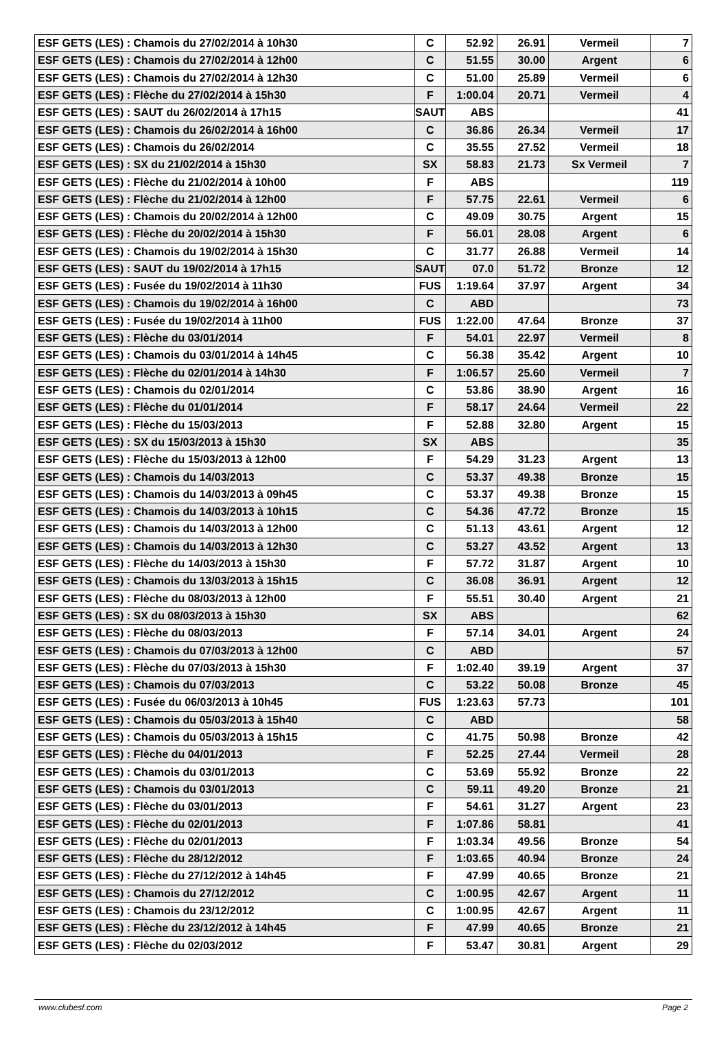| ESF GETS (LES) : Chamois du 27/02/2014 à 10h30 | C | 52.92 | 26.91 | Vermeil | 7 |
| ESF GETS (LES) : Chamois du 27/02/2014 à 12h00 | C | 51.55 | 30.00 | Argent | 6 |
| ESF GETS (LES) : Chamois du 27/02/2014 à 12h30 | C | 51.00 | 25.89 | Vermeil | 6 |
| ESF GETS (LES) : Flèche du 27/02/2014 à 15h30 | F | 1:00.04 | 20.71 | Vermeil | 4 |
| ESF GETS (LES) : SAUT du 26/02/2014 à 17h15 | SAUT | ABS | | | 41 |
| ESF GETS (LES) : Chamois du 26/02/2014 à 16h00 | C | 36.86 | 26.34 | Vermeil | 17 |
| ESF GETS (LES) : Chamois du 26/02/2014 | C | 35.55 | 27.52 | Vermeil | 18 |
| ESF GETS (LES) : SX du 21/02/2014 à 15h30 | SX | 58.83 | 21.73 | Sx Vermeil | 7 |
| ESF GETS (LES) : Flèche du 21/02/2014 à 10h00 | F | ABS | | | 119 |
| ESF GETS (LES) : Flèche du 21/02/2014 à 12h00 | F | 57.75 | 22.61 | Vermeil | 6 |
| ESF GETS (LES) : Chamois du 20/02/2014 à 12h00 | C | 49.09 | 30.75 | Argent | 15 |
| ESF GETS (LES) : Flèche du 20/02/2014 à 15h30 | F | 56.01 | 28.08 | Argent | 6 |
| ESF GETS (LES) : Chamois du 19/02/2014 à 15h30 | C | 31.77 | 26.88 | Vermeil | 14 |
| ESF GETS (LES) : SAUT du 19/02/2014 à 17h15 | SAUT | 07.0 | 51.72 | Bronze | 12 |
| ESF GETS (LES) : Fusée du 19/02/2014 à 11h30 | FUS | 1:19.64 | 37.97 | Argent | 34 |
| ESF GETS (LES) : Chamois du 19/02/2014 à 16h00 | C | ABD | | | 73 |
| ESF GETS (LES) : Fusée du 19/02/2014 à 11h00 | FUS | 1:22.00 | 47.64 | Bronze | 37 |
| ESF GETS (LES) : Flèche du 03/01/2014 | F | 54.01 | 22.97 | Vermeil | 8 |
| ESF GETS (LES) : Chamois du 03/01/2014 à 14h45 | C | 56.38 | 35.42 | Argent | 10 |
| ESF GETS (LES) : Flèche du 02/01/2014 à 14h30 | F | 1:06.57 | 25.60 | Vermeil | 7 |
| ESF GETS (LES) : Chamois du 02/01/2014 | C | 53.86 | 38.90 | Argent | 16 |
| ESF GETS (LES) : Flèche du 01/01/2014 | F | 58.17 | 24.64 | Vermeil | 22 |
| ESF GETS (LES) : Flèche du 15/03/2013 | F | 52.88 | 32.80 | Argent | 15 |
| ESF GETS (LES) : SX du 15/03/2013 à 15h30 | SX | ABS | | | 35 |
| ESF GETS (LES) : Flèche du 15/03/2013 à 12h00 | F | 54.29 | 31.23 | Argent | 13 |
| ESF GETS (LES) : Chamois du 14/03/2013 | C | 53.37 | 49.38 | Bronze | 15 |
| ESF GETS (LES) : Chamois du 14/03/2013 à 09h45 | C | 53.37 | 49.38 | Bronze | 15 |
| ESF GETS (LES) : Chamois du 14/03/2013 à 10h15 | C | 54.36 | 47.72 | Bronze | 15 |
| ESF GETS (LES) : Chamois du 14/03/2013 à 12h00 | C | 51.13 | 43.61 | Argent | 12 |
| ESF GETS (LES) : Chamois du 14/03/2013 à 12h30 | C | 53.27 | 43.52 | Argent | 13 |
| ESF GETS (LES) : Flèche du 14/03/2013 à 15h30 | F | 57.72 | 31.87 | Argent | 10 |
| ESF GETS (LES) : Chamois du 13/03/2013 à 15h15 | C | 36.08 | 36.91 | Argent | 12 |
| ESF GETS (LES) : Flèche du 08/03/2013 à 12h00 | F | 55.51 | 30.40 | Argent | 21 |
| ESF GETS (LES) : SX du 08/03/2013 à 15h30 | SX | ABS | | | 62 |
| ESF GETS (LES) : Flèche du 08/03/2013 | F | 57.14 | 34.01 | Argent | 24 |
| ESF GETS (LES) : Chamois du 07/03/2013 à 12h00 | C | ABD | | | 57 |
| ESF GETS (LES) : Flèche du 07/03/2013 à 15h30 | F | 1:02.40 | 39.19 | Argent | 37 |
| ESF GETS (LES) : Chamois du 07/03/2013 | C | 53.22 | 50.08 | Bronze | 45 |
| ESF GETS (LES) : Fusée du 06/03/2013 à 10h45 | FUS | 1:23.63 | 57.73 | | 101 |
| ESF GETS (LES) : Chamois du 05/03/2013 à 15h40 | C | ABD | | | 58 |
| ESF GETS (LES) : Chamois du 05/03/2013 à 15h15 | C | 41.75 | 50.98 | Bronze | 42 |
| ESF GETS (LES) : Flèche du 04/01/2013 | F | 52.25 | 27.44 | Vermeil | 28 |
| ESF GETS (LES) : Chamois du 03/01/2013 | C | 53.69 | 55.92 | Bronze | 22 |
| ESF GETS (LES) : Chamois du 03/01/2013 | C | 59.11 | 49.20 | Bronze | 21 |
| ESF GETS (LES) : Flèche du 03/01/2013 | F | 54.61 | 31.27 | Argent | 23 |
| ESF GETS (LES) : Flèche du 02/01/2013 | F | 1:07.86 | 58.81 | | 41 |
| ESF GETS (LES) : Flèche du 02/01/2013 | F | 1:03.34 | 49.56 | Bronze | 54 |
| ESF GETS (LES) : Flèche du 28/12/2012 | F | 1:03.65 | 40.94 | Bronze | 24 |
| ESF GETS (LES) : Flèche du 27/12/2012 à 14h45 | F | 47.99 | 40.65 | Bronze | 21 |
| ESF GETS (LES) : Chamois du 27/12/2012 | C | 1:00.95 | 42.67 | Argent | 11 |
| ESF GETS (LES) : Chamois du 23/12/2012 | C | 1:00.95 | 42.67 | Argent | 11 |
| ESF GETS (LES) : Flèche du 23/12/2012 à 14h45 | F | 47.99 | 40.65 | Bronze | 21 |
| ESF GETS (LES) : Flèche du 02/03/2012 | F | 53.47 | 30.81 | Argent | 29 |
www.clubesf.com Page 2